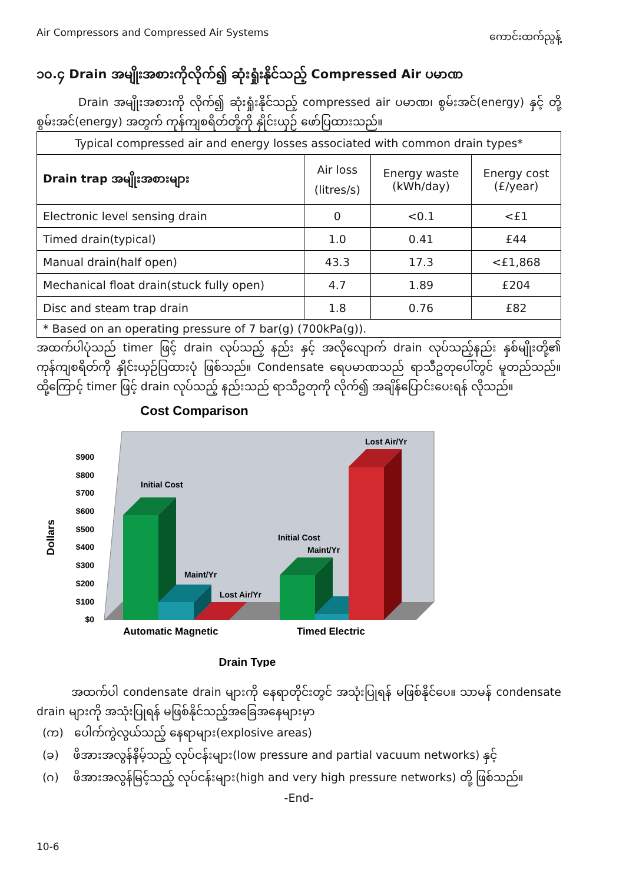Air Compressors and Compressed Air Systems ကောင်းထက်ညွန့်
၁၀.၄ Drain အမျိုးအစားကိုလိုက်၍ ဆုံးရှုံးနိုင်သည့် Compressed Air ပမာဏ
Drain အမျိုးအစားကို လိုက်၍ ဆုံးရှုံးနိုင်သည့် compressed air ပမာဏ၊ စွမ်းအင်(energy) နှင့် တို့ စွမ်းအင်(energy) အတွက် ကုန်ကျစရိတ်တို့ကို နှိုင်းယှဉ် ဖော်ပြထားသည်။
| Typical compressed air and energy losses associated with common drain types* | | | |
| Drain trap အမျိုးအစားများ | Air loss (litres/s) | Energy waste (kWh/day) | Energy cost (£/year) |
| Electronic level sensing drain | 0 | <0.1 | <£1 |
| Timed drain(typical) | 1.0 | 0.41 | £44 |
| Manual drain(half open) | 43.3 | 17.3 | <£1,868 |
| Mechanical float drain(stuck fully open) | 4.7 | 1.89 | £204 |
| Disc and steam trap drain | 1.8 | 0.76 | £82 |
| * Based on an operating pressure of 7 bar(g) (700kPa(g)). | | | |
အထက်ပါပုံသည် timer ဖြင့် drain လုပ်သည့် နည်း နှင့် အလိုလျောက် drain လုပ်သည့်နည်း နှစ်မျိုးတို့၏ ကုန်ကျစရိတ်ကို နှိုင်းယှဉ်ပြထားပုံ ဖြစ်သည်။ Condensate ရေပမာဏသည် ရာသီဥတုပေါ်တွင် မူတည်သည်။ ထို့ကြောင့် timer ဖြင့် drain လုပ်သည့် နည်းသည် ရာသီဥတုကို လိုက်၍ အချိန်ပြောင်းပေးရန် လိုသည်။
Cost Comparison
Dollars
$900
$800
$700
$600
$500
$400
$300
$200
$100
$0
Initial Cost
Maint/Yr
Lost Air/Yr
Initial Cost
Maint/Yr
Lost Air/Yr
Automatic Magnetic
Timed Electric
Drain Type
အထက်ပါ condensate drain များကို နေရာတိုင်းတွင် အသုံးပြုရန် မဖြစ်နိုင်ပေ။ သာမန် condensate drain များကို အသုံးပြုရန် မဖြစ်နိုင်သည့်အခြေအနေများမှာ
(က) ပေါက်ကွဲလွယ်သည့် နေရာများ(explosive areas)
(ခ) ဖိအားအလွန်နိမ့်သည့် လုပ်ငန်းများ(low pressure and partial vacuum networks) နှင့်
(ဂ) ဖိအားအလွန်မြင့်သည့် လုပ်ငန်းများ(high and very high pressure networks) တို့ ဖြစ်သည်။
-End-
10-6